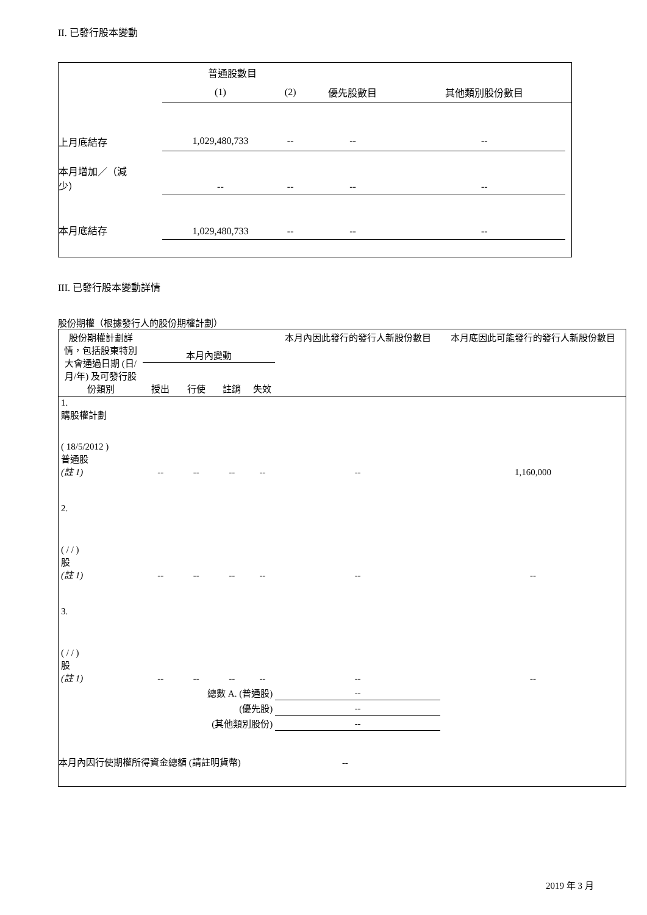II. 已發行股本變動
| | 普通股數目 | | | | |
| | (1) | (2) | 優先股數目 | 其他類別股份數目 | |
| 上月底結存 | 1,029,480,733 | -- | -- | -- | |
| 本月增加／（減 少） | -- | -- | -- | -- | |
| 本月底結存 | 1,029,480,733 | -- | -- | -- | |
III. 已發行股本變動詳情
股份期權（根據發行人的股份期權計劃）
| 股份期權計劃詳情，包括股東特別大會通過日期 (日/月/年) 及可發行股份類別 | 本月內變動 | | | | 本月內因此發行的發行人新股份數目 | 本月底因此可能發行的發行人新股份數目 |
| | 授出 | 行使 | 註銷 | 失效 | | |
| 1. 購股權計劃 ( 18/5/2012 ) 普通股 (註 1) | -- | -- | -- | -- | -- | 1,160,000 |
| 2. ( / / ) 股 (註 1) | -- | -- | -- | -- | -- | -- |
| 3. ( / / ) 股 (註 1) | -- | -- | -- | -- | -- | -- |
| 總數 A. (普通股) | | | | | -- | |
| (優先股) | | | | | -- | |
| (其他類別股份) | | | | | -- | |
| 本月內因行使期權所得資金總額 (請註明貨幣) | | | | -- | | |
2019 年 3 月